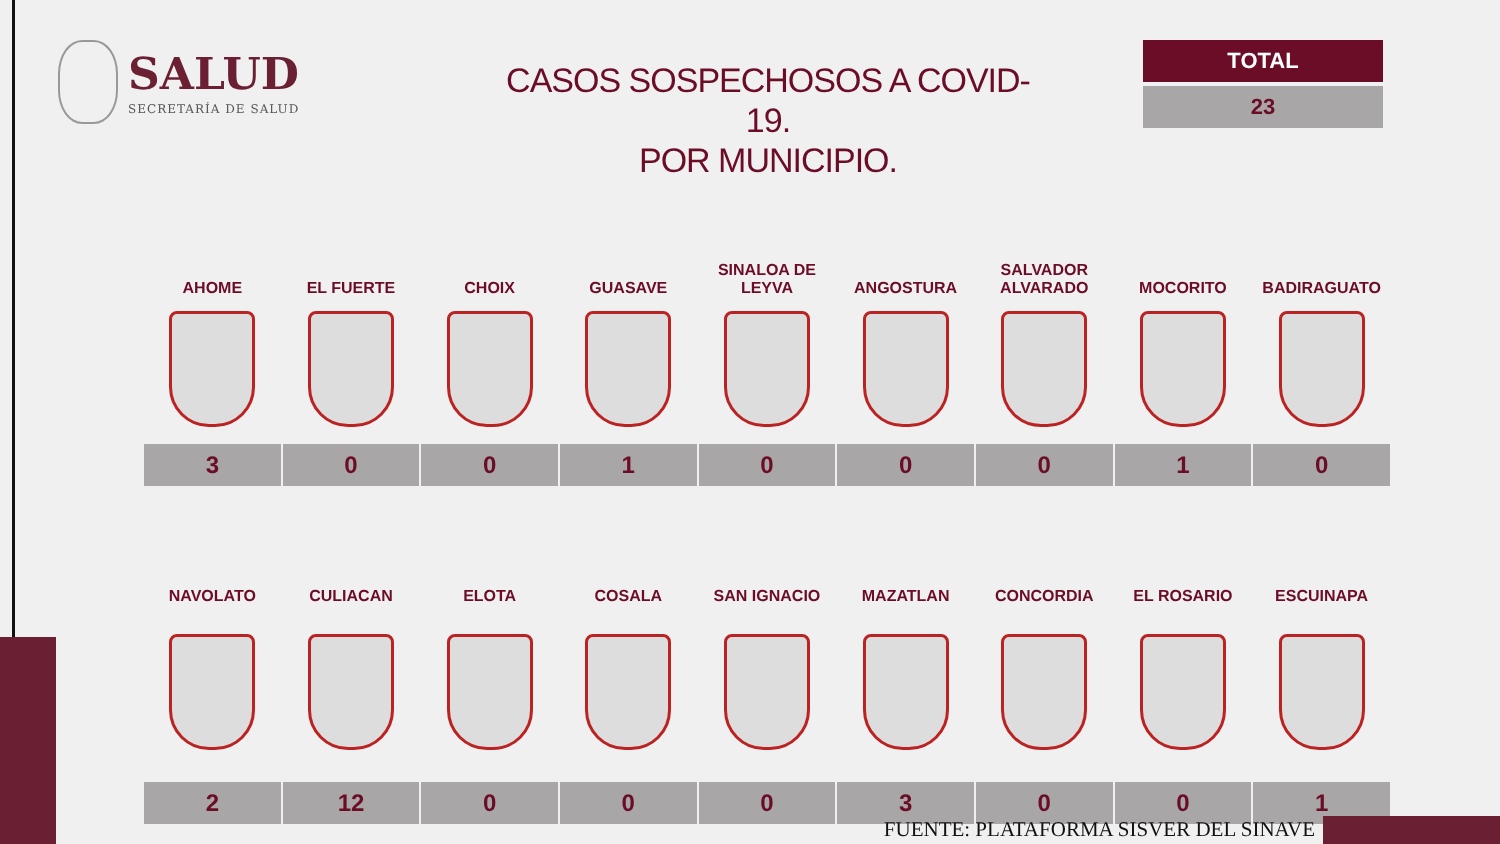SALUD
SECRETARÍA DE SALUD
CASOS SOSPECHOSOS A COVID-19.
POR MUNICIPIO.
TOTAL
23
| AHOME | EL FUERTE | CHOIX | GUASAVE | SINALOA DE LEYVA | ANGOSTURA | SALVADOR ALVARADO | MOCORITO | BADIRAGUATO |
| --- | --- | --- | --- | --- | --- | --- | --- | --- |
| 3 | 0 | 0 | 1 | 0 | 0 | 0 | 1 | 0 |
| NAVOLATO | CULIACAN | ELOTA | COSALA | SAN IGNACIO | MAZATLAN | CONCORDIA | EL ROSARIO | ESCUINAPA |
| --- | --- | --- | --- | --- | --- | --- | --- | --- |
| 2 | 12 | 0 | 0 | 0 | 3 | 0 | 0 | 1 |
FUENTE: PLATAFORMA SISVER DEL SINAVE